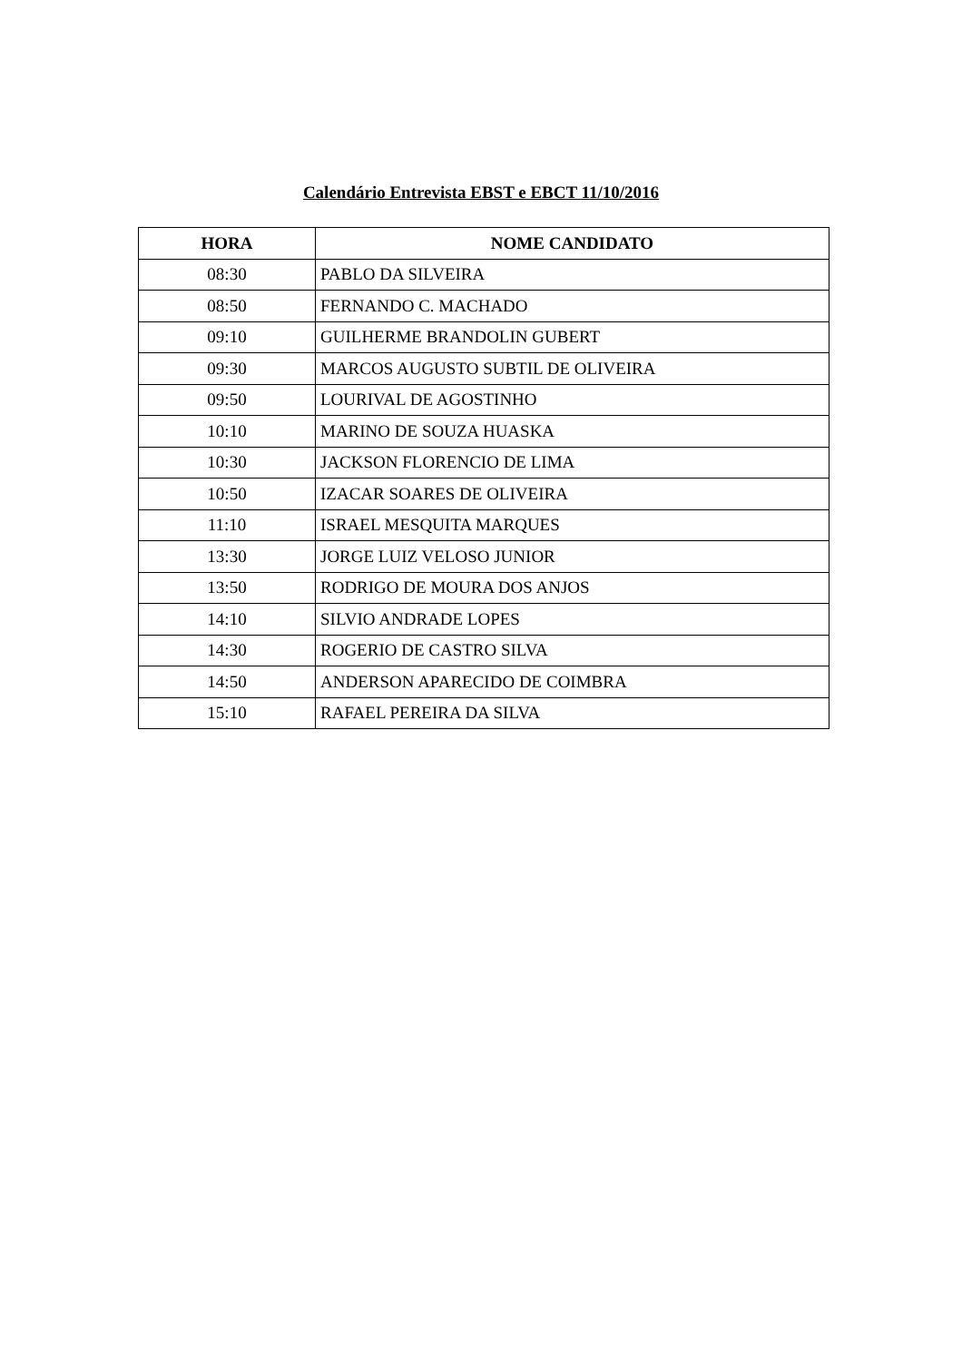Calendário Entrevista EBST e EBCT 11/10/2016
| HORA | NOME CANDIDATO |
| --- | --- |
| 08:30 | PABLO DA SILVEIRA |
| 08:50 | FERNANDO C. MACHADO |
| 09:10 | GUILHERME BRANDOLIN GUBERT |
| 09:30 | MARCOS AUGUSTO SUBTIL DE OLIVEIRA |
| 09:50 | LOURIVAL DE AGOSTINHO |
| 10:10 | MARINO DE SOUZA HUASKA |
| 10:30 | JACKSON FLORENCIO DE LIMA |
| 10:50 | IZACAR SOARES DE OLIVEIRA |
| 11:10 | ISRAEL MESQUITA MARQUES |
| 13:30 | JORGE LUIZ VELOSO JUNIOR |
| 13:50 | RODRIGO DE MOURA DOS ANJOS |
| 14:10 | SILVIO ANDRADE LOPES |
| 14:30 | ROGERIO DE CASTRO SILVA |
| 14:50 | ANDERSON APARECIDO DE COIMBRA |
| 15:10 | RAFAEL PEREIRA DA SILVA |